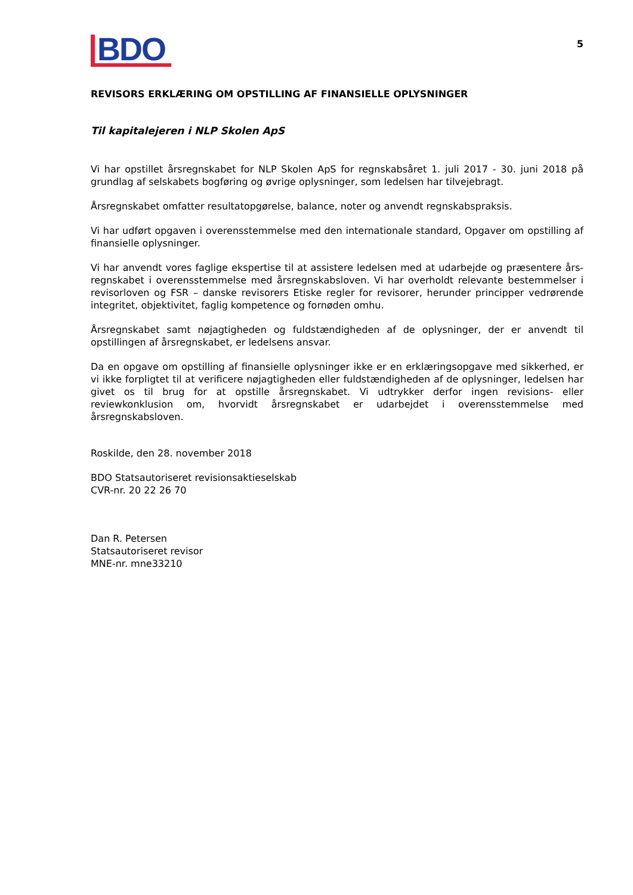BDO
5
REVISORS ERKLÆRING OM OPSTILLING AF FINANSIELLE OPLYSNINGER
Til kapitalejeren i NLP Skolen ApS
Vi har opstillet årsregnskabet for NLP Skolen ApS for regnskabsåret 1. juli 2017 - 30. juni 2018 på grundlag af selskabets bogføring og øvrige oplysninger, som ledelsen har tilvejebragt.
Årsregnskabet omfatter resultatopgørelse, balance, noter og anvendt regnskabspraksis.
Vi har udført opgaven i overensstemmelse med den internationale standard, Opgaver om opstilling af finansielle oplysninger.
Vi har anvendt vores faglige ekspertise til at assistere ledelsen med at udarbejde og præsentere års­regnskabet i overensstemmelse med årsregnskabsloven. Vi har overholdt relevante bestemmelser i revisorloven og FSR – danske revisorers Etiske regler for revisorer, herunder principper vedrørende integritet, objektivitet, faglig kompetence og fornøden omhu.
Årsregnskabet samt nøjagtigheden og fuldstændigheden af de oplysninger, der er anvendt til opstillingen af årsregnskabet, er ledelsens ansvar.
Da en opgave om opstilling af finansielle oplysninger ikke er en erklæringsopgave med sikkerhed, er vi ikke forpligtet til at verificere nøjagtigheden eller fuldstændigheden af de oplysninger, ledelsen har givet os til brug for at opstille årsregnskabet. Vi udtrykker derfor ingen revisions- eller reviewkonklusion om, hvorvidt årsregnskabet er udarbejdet i overensstemmelse med årsregnskabsloven.
Roskilde, den 28. november 2018
BDO Statsautoriseret revisionsaktieselskab
CVR-nr. 20 22 26 70
Dan R. Petersen
Statsautoriseret revisor
MNE-nr. mne33210